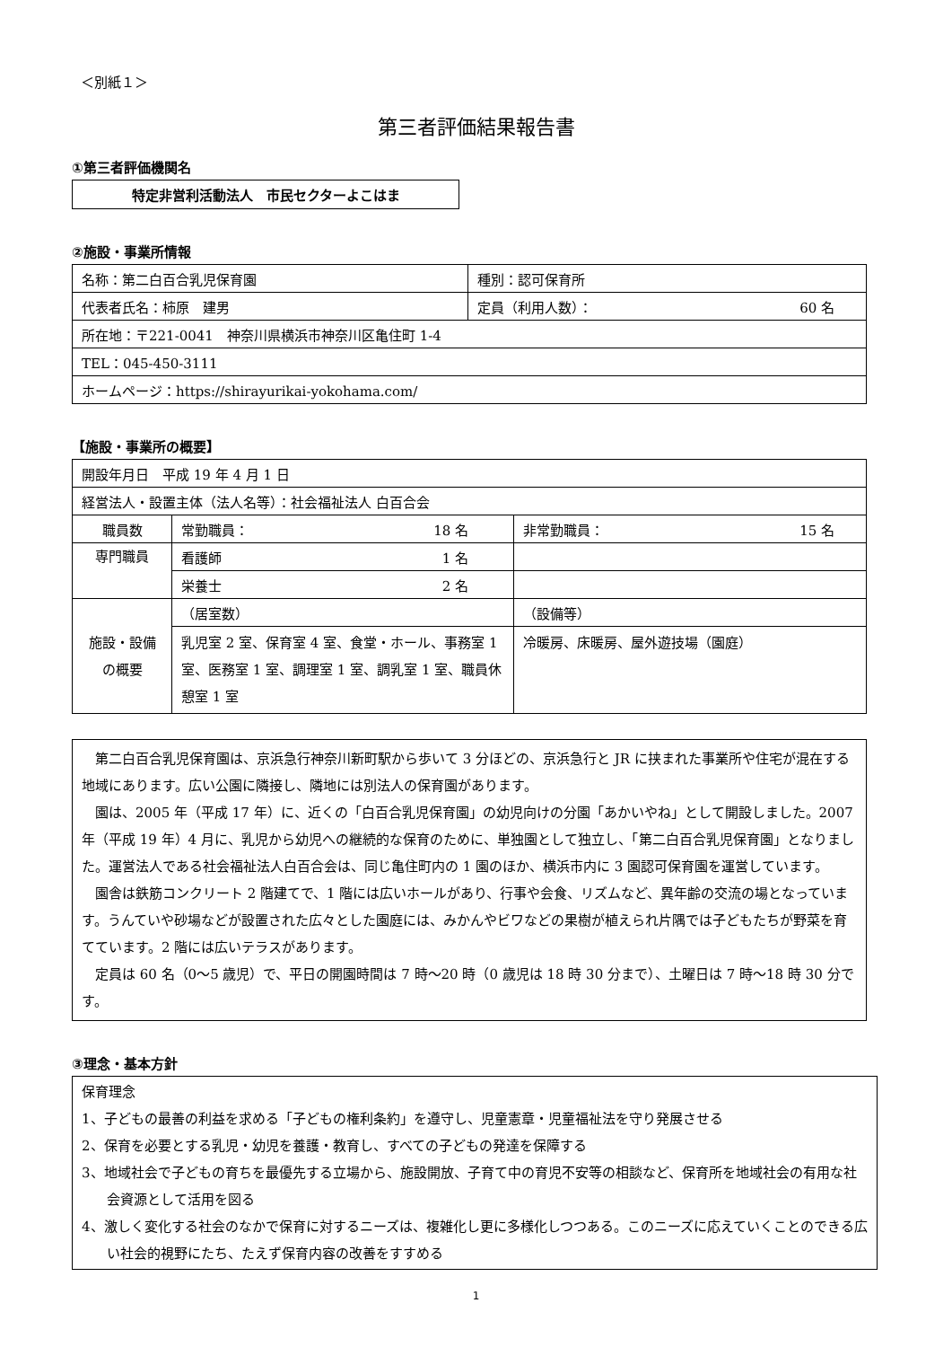＜別紙１＞
第三者評価結果報告書
①第三者評価機関名
特定非営利活動法人　市民セクターよこはま
②施設・事業所情報
| 名称：第二白百合乳児保育園 | 種別：認可保育所 |
| 代表者氏名：柿原 建男 | 定員（利用人数）： 60 名 |
| 所在地：〒221-0041 神奈川県横浜市神奈川区亀住町 1-4 | |
| TEL：045-450-3111 | |
| ホームページ：https://shirayurikai-yokohama.com/ | |
【施設・事業所の概要】
| 開設年月日 平成 19 年 4 月 1 日 | | |
| 経営法人・設置主体（法人名等）：社会福祉法人 白百合会 | | |
| 職員数 | 常勤職員： 18 名 | 非常勤職員： 15 名 |
| 専門職員 | 看護師 1 名 | |
| | 栄養士 2 名 | |
| 施設・設備 の概要 | （居室数） | （設備等） |
| | 乳児室 2 室、保育室 4 室、食堂・ホール、事務室 1 室、医務室 1 室、調理室 1 室、調乳室 1 室、職員休憩室 1 室 | 冷暖房、床暖房、屋外遊技場（園庭） |
　第二白百合乳児保育園は、京浜急行神奈川新町駅から歩いて 3 分ほどの、京浜急行と JR に挟まれた事業所や住宅が混在する地域にあります。広い公園に隣接し、隣地には別法人の保育園があります。
　園は、2005 年（平成 17 年）に、近くの「白百合乳児保育園」の幼児向けの分園「あかいやね」として開設しました。2007 年（平成 19 年）4 月に、乳児から幼児への継続的な保育のために、単独園として独立し、「第二白百合乳児保育園」となりました。運営法人である社会福祉法人白百合会は、同じ亀住町内の 1 園のほか、横浜市内に 3 園認可保育園を運営しています。
　園舎は鉄筋コンクリート 2 階建てで、1 階には広いホールがあり、行事や会食、リズムなど、異年齢の交流の場となっています。うんていや砂場などが設置された広々とした園庭には、みかんやビワなどの果樹が植えられ片隅では子どもたちが野菜を育てています。2 階には広いテラスがあります。
　定員は 60 名（0〜5 歳児）で、平日の開園時間は 7 時〜20 時（0 歳児は 18 時 30 分まで）、土曜日は 7 時〜18 時 30 分です。
③理念・基本方針
保育理念
1、子どもの最善の利益を求める「子どもの権利条約」を遵守し、児童憲章・児童福祉法を守り発展させる
2、保育を必要とする乳児・幼児を養護・教育し、すべての子どもの発達を保障する
3、地域社会で子どもの育ちを最優先する立場から、施設開放、子育て中の育児不安等の相談など、保育所を地域社会の有用な社会資源として活用を図る
4、激しく変化する社会のなかで保育に対するニーズは、複雑化し更に多様化しつつある。このニーズに応えていくことのできる広い社会的視野にたち、たえず保育内容の改善をすすめる
1